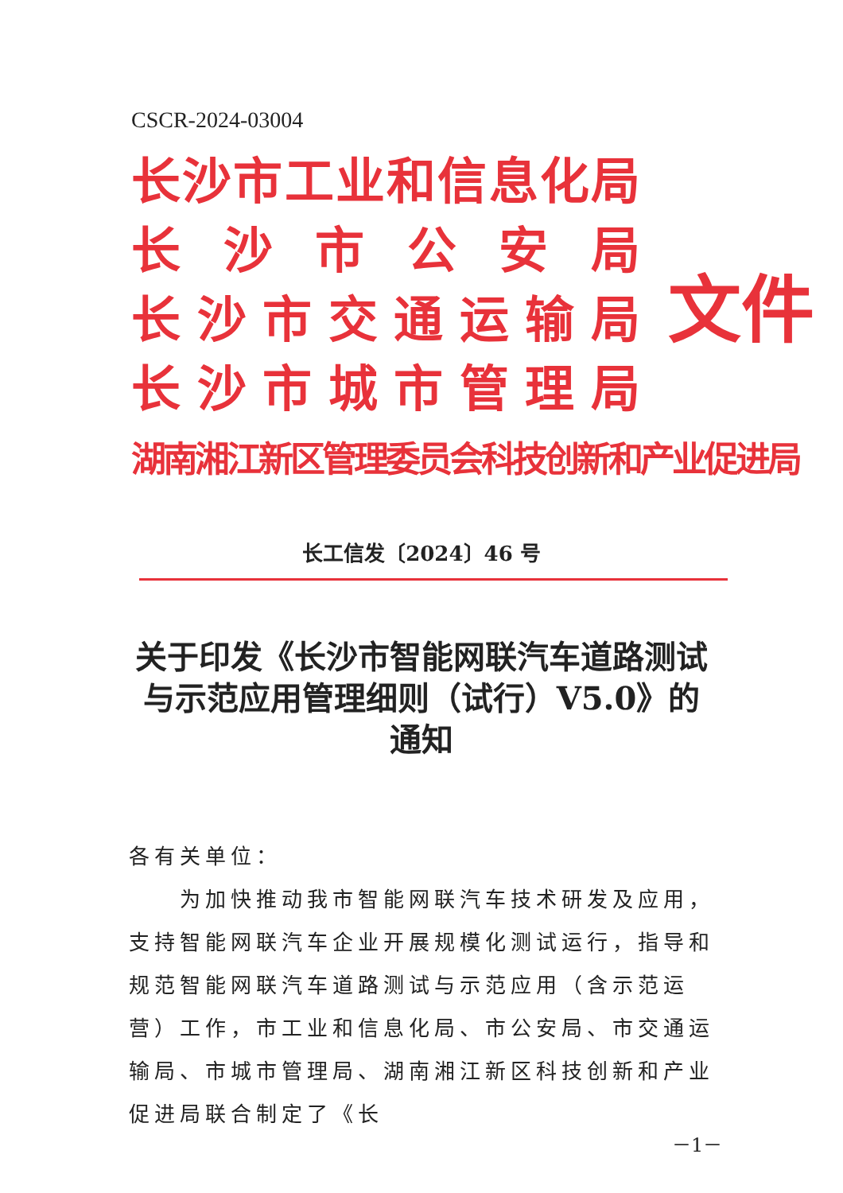CSCR-2024-03004
长沙市工业和信息化局
长沙市公安局
长沙市交通运输局
长沙市城市管理局
湖南湘江新区管理委员会科技创新和产业促进局
文件
长工信发〔2024〕46 号
关于印发《长沙市智能网联汽车道路测试与示范应用管理细则（试行）V5.0》的通知
各有关单位：
　　为加快推动我市智能网联汽车技术研发及应用，支持智能网联汽车企业开展规模化测试运行，指导和规范智能网联汽车道路测试与示范应用（含示范运营）工作，市工业和信息化局、市公安局、市交通运输局、市城市管理局、湖南湘江新区科技创新和产业促进局联合制定了《长
－1－